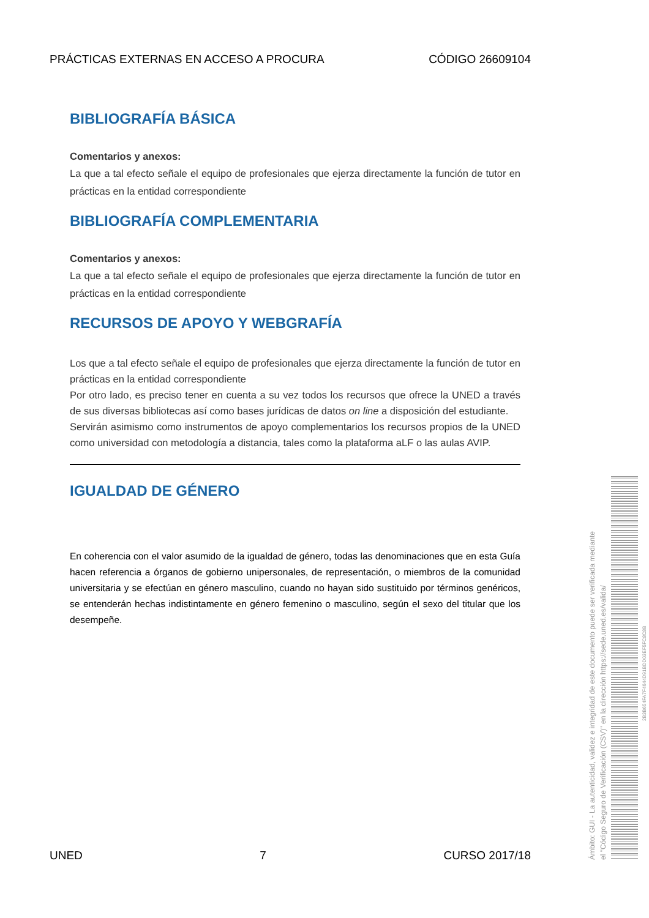PRÁCTICAS EXTERNAS EN ACCESO A PROCURA CÓDIGO 26609104
BIBLIOGRAFÍA BÁSICA
Comentarios y anexos:
La que a tal efecto señale el equipo de profesionales que ejerza directamente la función de tutor en prácticas en la entidad correspondiente
BIBLIOGRAFÍA COMPLEMENTARIA
Comentarios y anexos:
La que a tal efecto señale el equipo de profesionales que ejerza directamente la función de tutor en prácticas en la entidad correspondiente
RECURSOS DE APOYO Y WEBGRAFÍA
Los que a tal efecto señale el equipo de profesionales que ejerza directamente la función de tutor en prácticas en la entidad correspondiente
Por otro lado, es preciso tener en cuenta a su vez todos los recursos que ofrece la UNED a través de sus diversas bibliotecas así como bases jurídicas de datos on line a disposición del estudiante.
Servirán asimismo como instrumentos de apoyo complementarios los recursos propios de la UNED como universidad con metodología a distancia, tales como la plataforma aLF o las aulas AVIP.
IGUALDAD DE GÉNERO
En coherencia con el valor asumido de la igualdad de género, todas las denominaciones que en esta Guía hacen referencia a órganos de gobierno unipersonales, de representación, o miembros de la comunidad universitaria y se efectúan en género masculino, cuando no hayan sido sustituido por términos genéricos, se entenderán hechas indistintamente en género femenino o masculino, según el sexo del titular que los desempeñe.
UNED 7 CURSO 2017/18
Ámbito: GUI - La autenticidad, validez e integridad de este documento puede ser verificada mediante
el "Código Seguro de Verificación (CSV)" en la dirección https://sede.uned.es/valida/
2B3B654FA7F4644D91BDD03EF5FC8C8B